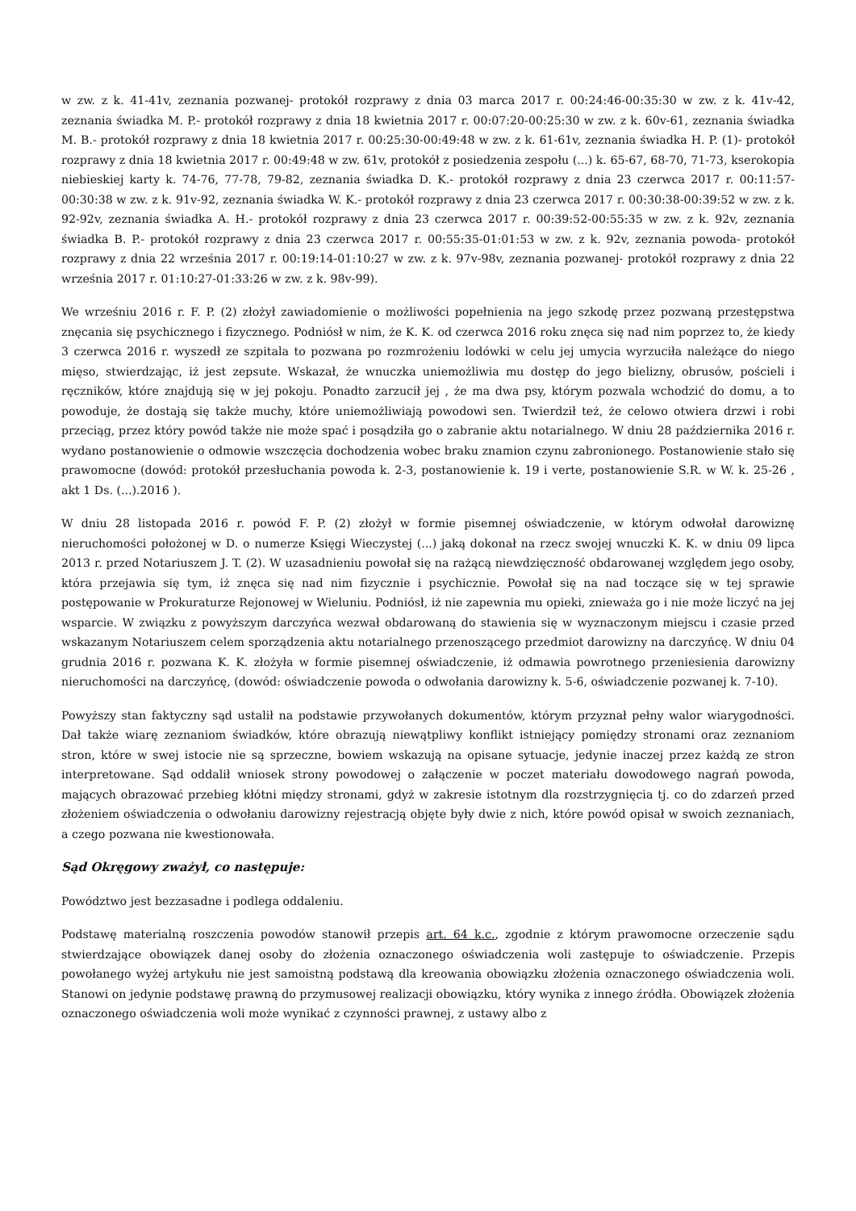w zw. z k. 41-41v, zeznania pozwanej- protokół rozprawy z dnia 03 marca 2017 r. 00:24:46-00:35:30 w zw. z k. 41v-42, zeznania świadka M. P.- protokół rozprawy z dnia 18 kwietnia 2017 r. 00:07:20-00:25:30 w zw. z k. 60v-61, zeznania świadka M. B.- protokół rozprawy z dnia 18 kwietnia 2017 r. 00:25:30-00:49:48 w zw. z k. 61-61v, zeznania świadka H. P. (1)- protokół rozprawy z dnia 18 kwietnia 2017 r. 00:49:48 w zw. 61v, protokół z posiedzenia zespołu (...) k. 65-67, 68-70, 71-73, kserokopia niebieskiej karty k. 74-76, 77-78, 79-82, zeznania świadka D. K.- protokół rozprawy z dnia 23 czerwca 2017 r. 00:11:57-00:30:38 w zw. z k. 91v-92, zeznania świadka W. K.- protokół rozprawy z dnia 23 czerwca 2017 r. 00:30:38-00:39:52 w zw. z k. 92-92v, zeznania świadka A. H.- protokół rozprawy z dnia 23 czerwca 2017 r. 00:39:52-00:55:35 w zw. z k. 92v, zeznania świadka B. P.- protokół rozprawy z dnia 23 czerwca 2017 r. 00:55:35-01:01:53 w zw. z k. 92v, zeznania powoda- protokół rozprawy z dnia 22 września 2017 r. 00:19:14-01:10:27 w zw. z k. 97v-98v, zeznania pozwanej- protokół rozprawy z dnia 22 września 2017 r. 01:10:27-01:33:26 w zw. z k. 98v-99).
We wrześniu 2016 r. F. P. (2) złożył zawiadomienie o możliwości popełnienia na jego szkodę przez pozwaną przestępstwa znęcania się psychicznego i fizycznego. Podniósł w nim, że K. K. od czerwca 2016 roku znęca się nad nim poprzez to, że kiedy 3 czerwca 2016 r. wyszedł ze szpitala to pozwana po rozmrożeniu lodówki w celu jej umycia wyrzuciła należące do niego mięso, stwierdzając, iż jest zepsute. Wskazał, że wnuczka uniemożliwia mu dostęp do jego bielizny, obrusów, pościeli i ręczników, które znajdują się w jej pokoju. Ponadto zarzucił jej , że ma dwa psy, którym pozwala wchodzić do domu, a to powoduje, że dostają się także muchy, które uniemożliwiają powodowi sen. Twierdził też, że celowo otwiera drzwi i robi przeciąg, przez który powód także nie może spać i posądziła go o zabranie aktu notarialnego. W dniu 28 października 2016 r. wydano postanowienie o odmowie wszczęcia dochodzenia wobec braku znamion czynu zabronionego. Postanowienie stało się prawomocne (dowód: protokół przesłuchania powoda k. 2-3, postanowienie k. 19 i verte, postanowienie S.R. w W. k. 25-26 , akt 1 Ds. (...).2016 ).
W dniu 28 listopada 2016 r. powód F. P. (2) złożył w formie pisemnej oświadczenie, w którym odwołał darowiznę nieruchomości położonej w D. o numerze Księgi Wieczystej (...) jaką dokonał na rzecz swojej wnuczki K. K. w dniu 09 lipca 2013 r. przed Notariuszem J. T. (2). W uzasadnieniu powołał się na rażącą niewdzięczność obdarowanej względem jego osoby, która przejawia się tym, iż znęca się nad nim fizycznie i psychicznie. Powołał się na nad toczące się w tej sprawie postępowanie w Prokuraturze Rejonowej w Wieluniu. Podniósł, iż nie zapewnia mu opieki, znieważa go i nie może liczyć na jej wsparcie. W związku z powyższym darczyńca wezwał obdarowaną do stawienia się w wyznaczonym miejscu i czasie przed wskazanym Notariuszem celem sporządzenia aktu notarialnego przenoszącego przedmiot darowizny na darczyńcę. W dniu 04 grudnia 2016 r. pozwana K. K. złożyła w formie pisemnej oświadczenie, iż odmawia powrotnego przeniesienia darowizny nieruchomości na darczyńcę, (dowód: oświadczenie powoda o odwołania darowizny k. 5-6, oświadczenie pozwanej k. 7-10).
Powyższy stan faktyczny sąd ustalił na podstawie przywołanych dokumentów, którym przyznał pełny walor wiarygodności. Dał także wiarę zeznaniom świadków, które obrazują niewątpliwy konflikt istniejący pomiędzy stronami oraz zeznaniom stron, które w swej istocie nie są sprzeczne, bowiem wskazują na opisane sytuacje, jedynie inaczej przez każdą ze stron interpretowane. Sąd oddalił wniosek strony powodowej o załączenie w poczet materiału dowodowego nagrań powoda, mających obrazować przebieg kłótni między stronami, gdyż w zakresie istotnym dla rozstrzygnięcia tj. co do zdarzeń przed złożeniem oświadczenia o odwołaniu darowizny rejestracją objęte były dwie z nich, które powód opisał w swoich zeznaniach, a czego pozwana nie kwestionowała.
Sąd Okręgowy zważył, co następuje:
Powództwo jest bezzasadne i podlega oddaleniu.
Podstawę materialną roszczenia powodów stanowił przepis art. 64 k.c., zgodnie z którym prawomocne orzeczenie sądu stwierdzające obowiązek danej osoby do złożenia oznaczonego oświadczenia woli zastępuje to oświadczenie. Przepis powołanego wyżej artykułu nie jest samoistną podstawą dla kreowania obowiązku złożenia oznaczonego oświadczenia woli. Stanowi on jedynie podstawę prawną do przymusowej realizacji obowiązku, który wynika z innego źródła. Obowiązek złożenia oznaczonego oświadczenia woli może wynikać z czynności prawnej, z ustawy albo z